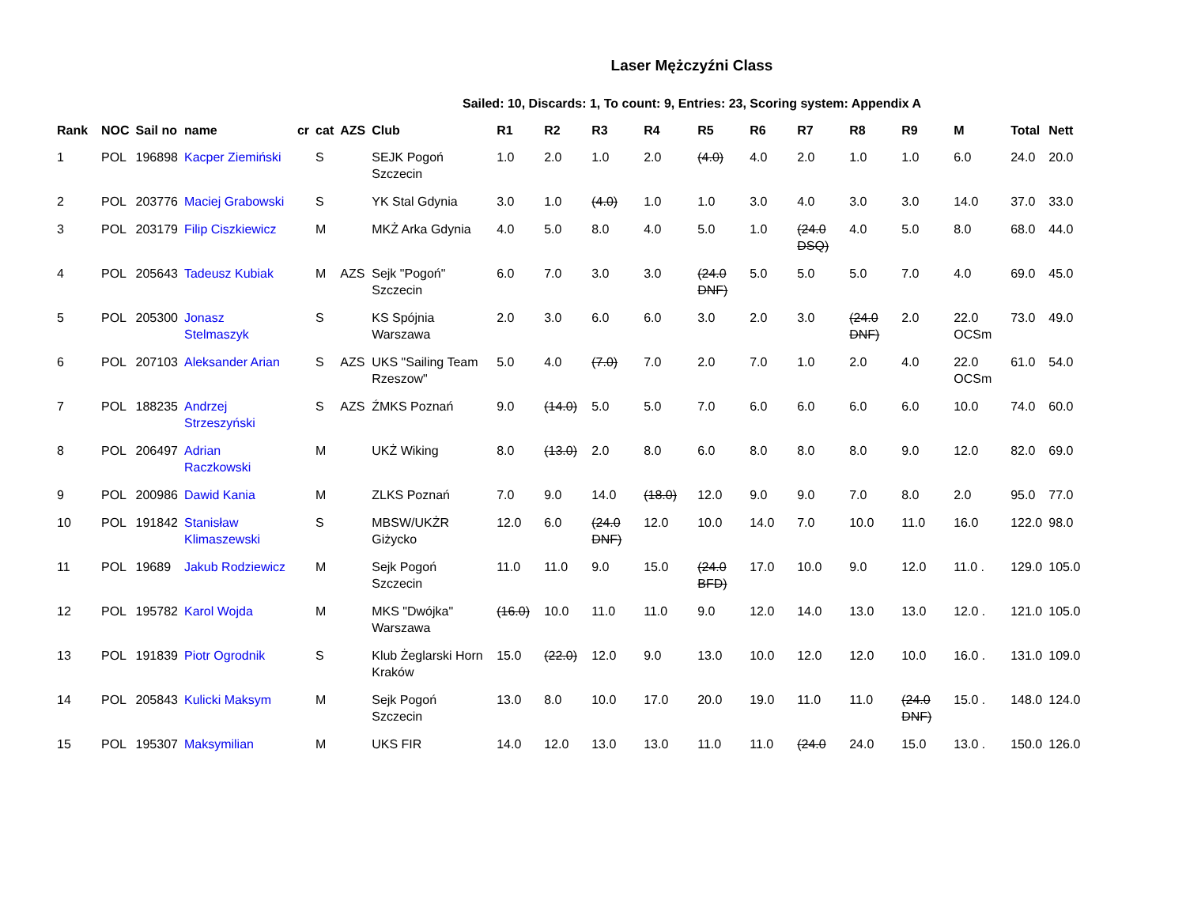Laser Mężczyźni Class
Sailed: 10, Discards: 1, To count: 9, Entries: 23, Scoring system: Appendix A
| Rank | NOC | Sail no | name | cr | cat | AZS | Club | R1 | R2 | R3 | R4 | R5 | R6 | R7 | R8 | R9 | M | Total | Nett |
| --- | --- | --- | --- | --- | --- | --- | --- | --- | --- | --- | --- | --- | --- | --- | --- | --- | --- | --- | --- |
| 1 | POL | 196898 | Kacper Ziemiński | | S | | SEJK Pogoń Szczecin | 1.0 | 2.0 | 1.0 | 2.0 | (4.0) | 4.0 | 2.0 | 1.0 | 1.0 | 6.0 | 24.0 | 20.0 |
| 2 | POL | 203776 | Maciej Grabowski | | S | | YK Stal Gdynia | 3.0 | 1.0 | (4.0) | 1.0 | 1.0 | 3.0 | 4.0 | 3.0 | 3.0 | 14.0 | 37.0 | 33.0 |
| 3 | POL | 203179 | Filip Ciszkiewicz | | M | | MKŻ Arka Gdynia | 4.0 | 5.0 | 8.0 | 4.0 | 5.0 | 1.0 | (24.0 DSQ) | 4.0 | 5.0 | 8.0 | 68.0 | 44.0 |
| 4 | POL | 205643 | Tadeusz Kubiak | | M | AZS | Sejk "Pogoń" Szczecin | 6.0 | 7.0 | 3.0 | 3.0 | (24.0 DNF) | 5.0 | 5.0 | 5.0 | 7.0 | 4.0 | 69.0 | 45.0 |
| 5 | POL | 205300 | Jonasz Stelmaszyk | | S | | KS Spójnia Warszawa | 2.0 | 3.0 | 6.0 | 6.0 | 3.0 | 2.0 | 3.0 | (24.0 DNF) | 2.0 | 22.0 OCSm | 73.0 | 49.0 |
| 6 | POL | 207103 | Aleksander Arian | | S | AZS | UKS "Sailing Team Rzeszow" | 5.0 | 4.0 | (7.0) | 7.0 | 2.0 | 7.0 | 1.0 | 2.0 | 4.0 | 22.0 OCSm | 61.0 | 54.0 |
| 7 | POL | 188235 | Andrzej Strzeszyński | | S | AZS | ŹMKS Poznań | 9.0 | (14.0) | 5.0 | 5.0 | 7.0 | 6.0 | 6.0 | 6.0 | 6.0 | 10.0 | 74.0 | 60.0 |
| 8 | POL | 206497 | Adrian Raczkowski | | M | | UKŻ Wiking | 8.0 | (13.0) | 2.0 | 8.0 | 6.0 | 8.0 | 8.0 | 8.0 | 9.0 | 12.0 | 82.0 | 69.0 |
| 9 | POL | 200986 | Dawid Kania | | M | | ZLKS Poznań | 7.0 | 9.0 | 14.0 | (18.0) | 12.0 | 9.0 | 9.0 | 7.0 | 8.0 | 2.0 | 95.0 | 77.0 |
| 10 | POL | 191842 | Stanisław Klimaszewski | | S | | MBSW/UKŻR Giżycko | 12.0 | 6.0 | (24.0 DNF) | 12.0 | 10.0 | 14.0 | 7.0 | 10.0 | 11.0 | 16.0 | 122.0 | 98.0 |
| 11 | POL | 19689 | Jakub Rodziewicz | | M | | Sejk Pogoń Szczecin | 11.0 | 11.0 | 9.0 | 15.0 | (24.0 BFD) | 17.0 | 10.0 | 9.0 | 12.0 | 11.0 . | 129.0 | 105.0 |
| 12 | POL | 195782 | Karol Wojda | | M | | MKS "Dwójka" Warszawa | (16.0) | 10.0 | 11.0 | 11.0 | 9.0 | 12.0 | 14.0 | 13.0 | 13.0 | 12.0 . | 121.0 | 105.0 |
| 13 | POL | 191839 | Piotr Ogrodnik | | S | | Klub Żeglarski Horn Kraków | 15.0 | (22.0) | 12.0 | 9.0 | 13.0 | 10.0 | 12.0 | 12.0 | 10.0 | 16.0 . | 131.0 | 109.0 |
| 14 | POL | 205843 | Kulicki Maksym | | M | | Sejk Pogoń Szczecin | 13.0 | 8.0 | 10.0 | 17.0 | 20.0 | 19.0 | 11.0 | 11.0 | (24.0 DNF) | 15.0 . | 148.0 | 124.0 |
| 15 | POL | 195307 | Maksymilian | | M | | UKS FIR | 14.0 | 12.0 | 13.0 | 13.0 | 11.0 | 11.0 | (24.0 | 24.0 | 15.0 | 13.0 . | 150.0 | 126.0 |